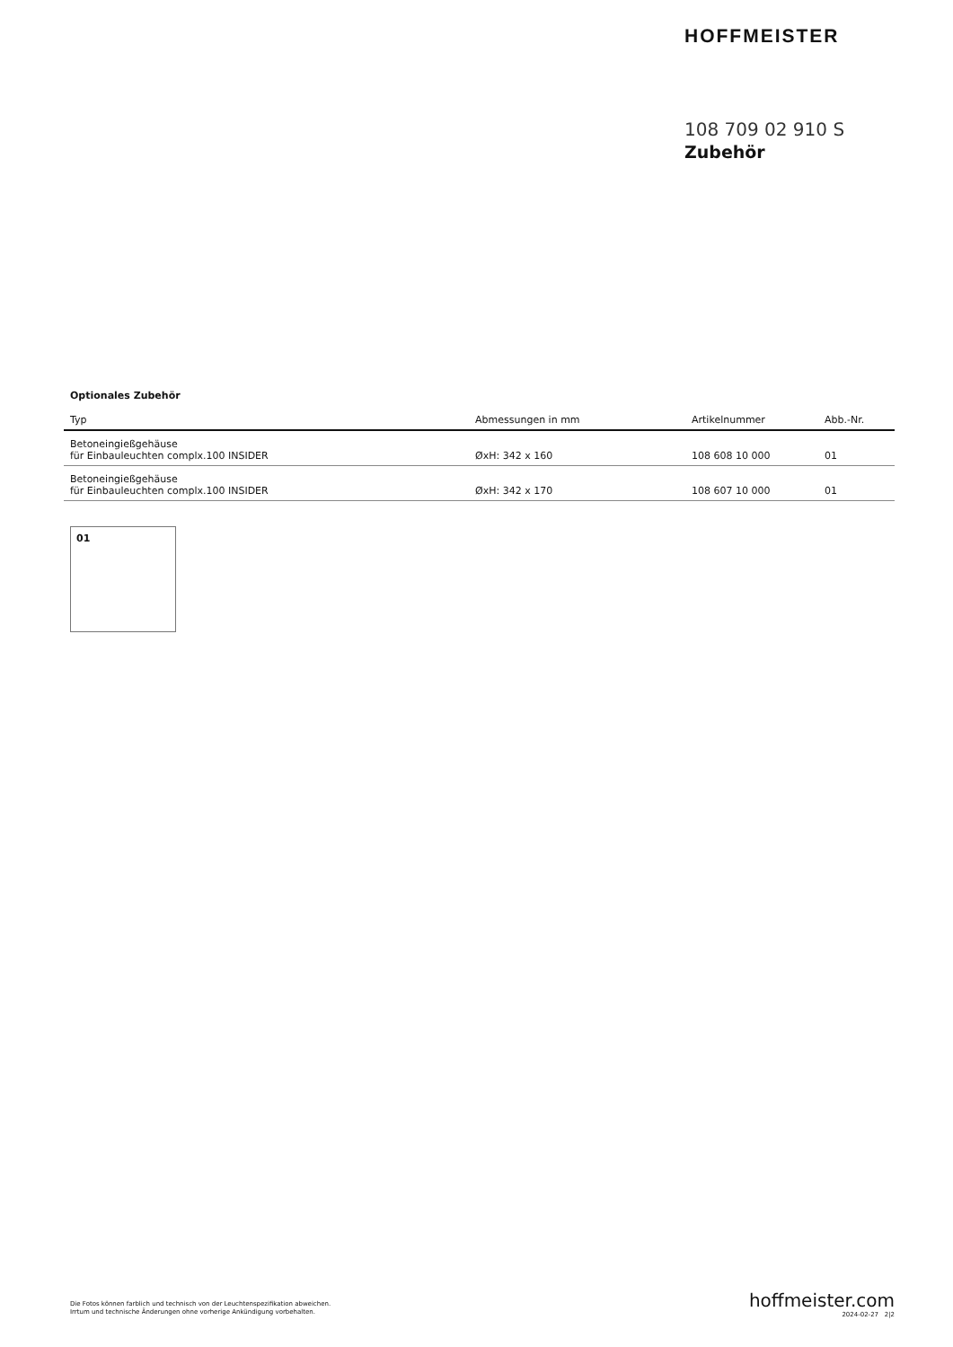HOFFMEISTER
108 709 02 910 S
Zubehör
Optionales Zubehör
| Typ | Abmessungen in mm | Artikelnummer | Abb.-Nr. |
| --- | --- | --- | --- |
| Betoneingießgehäuse für Einbauleuchten complx.100 INSIDER | ØxH: 342 x 160 | 108 608 10 000 | 01 |
| Betoneingießgehäuse für Einbauleuchten complx.100 INSIDER | ØxH: 342 x 170 | 108 607 10 000 | 01 |
01
Die Fotos können farblich und technisch von der Leuchtenspezifikation abweichen.
Irrtum und technische Änderungen ohne vorherige Ankündigung vorbehalten.
hoffmeister.com
2024-02-27 2|2